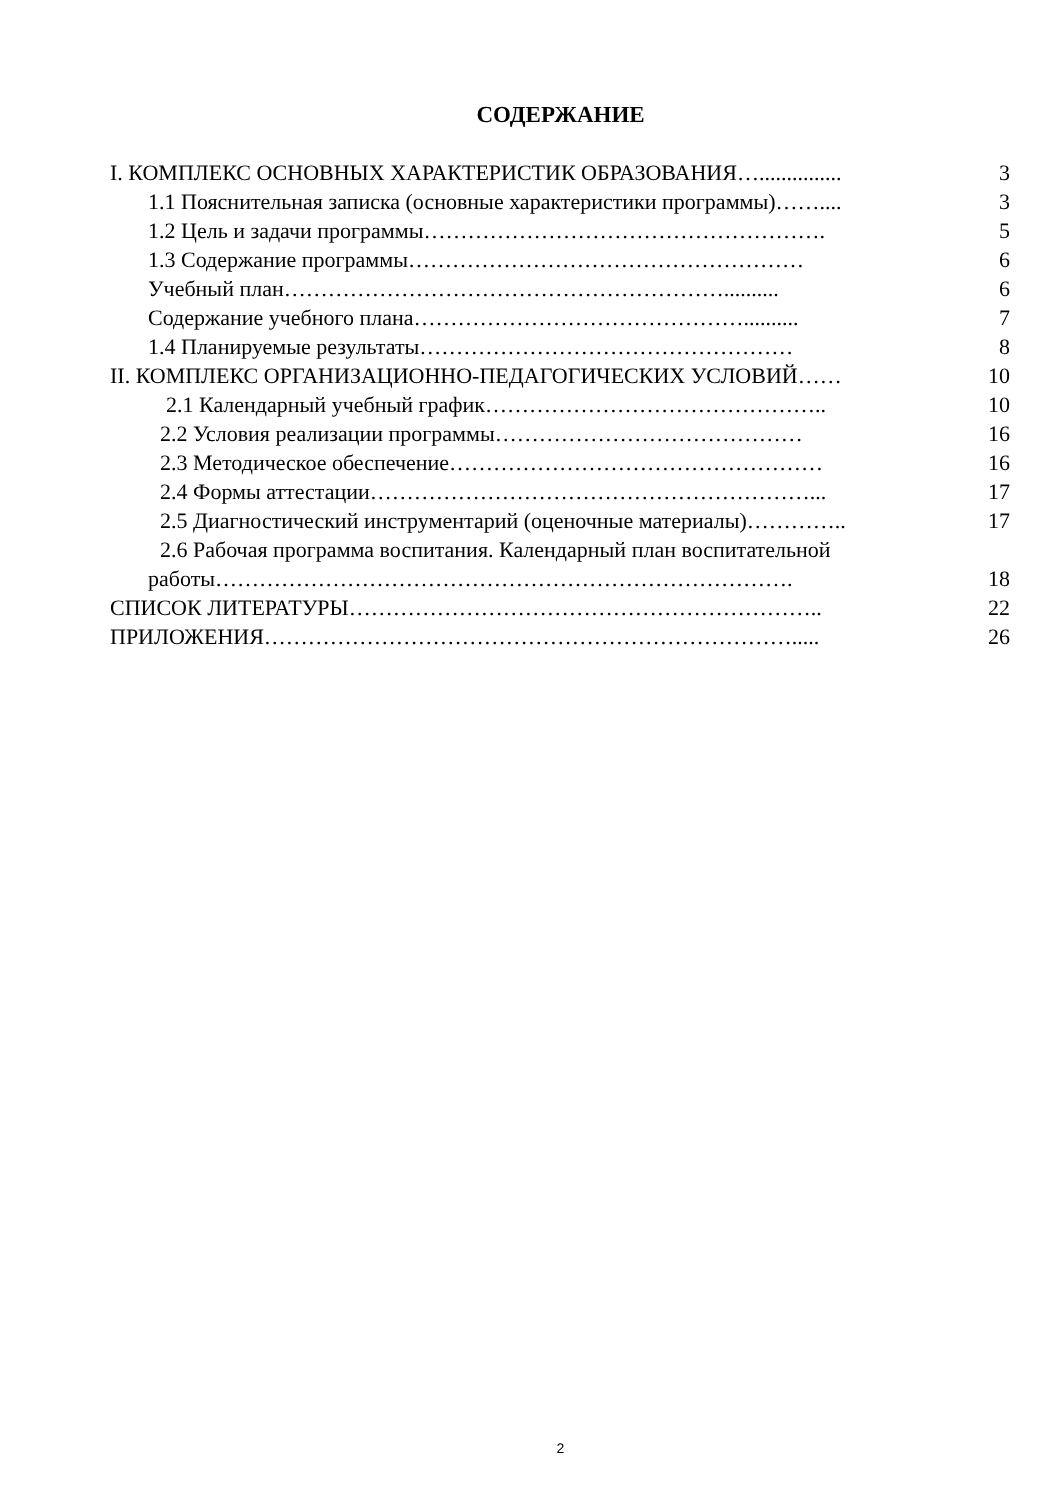СОДЕРЖАНИЕ
I. КОМПЛЕКС ОСНОВНЫХ ХАРАКТЕРИСТИК ОБРАЗОВАНИЯ…............... 3
1.1 Пояснительная записка (основные характеристики программы)…….... 3
1.2 Цель и задачи программы………………………………………………. 5
1.3 Содержание программы……………………………………………… 6
Учебный план…………………………………………………….......... 6
Содержание учебного плана……………………………………….......... 7
1.4 Планируемые результаты…………………………………………… 8
II. КОМПЛЕКС ОРГАНИЗАЦИОННО-ПЕДАГОГИЧЕСКИХ УСЛОВИЙ…… 10
2.1 Календарный учебный график……………………………………….. 10
2.2 Условия реализации программы…………………………………… 16
2.3 Методическое обеспечение…………………………………………… 16
2.4 Формы аттестации……………………………………………………... 17
2.5 Диагностический инструментарий (оценочные материалы)………….. 17
2.6 Рабочая программа воспитания. Календарный план воспитательной
работы……………………………………………………………………. 18
СПИСОК ЛИТЕРАТУРЫ……………………………………………………….. 22
ПРИЛОЖЕНИЯ………………………………………………………………..... 26
2